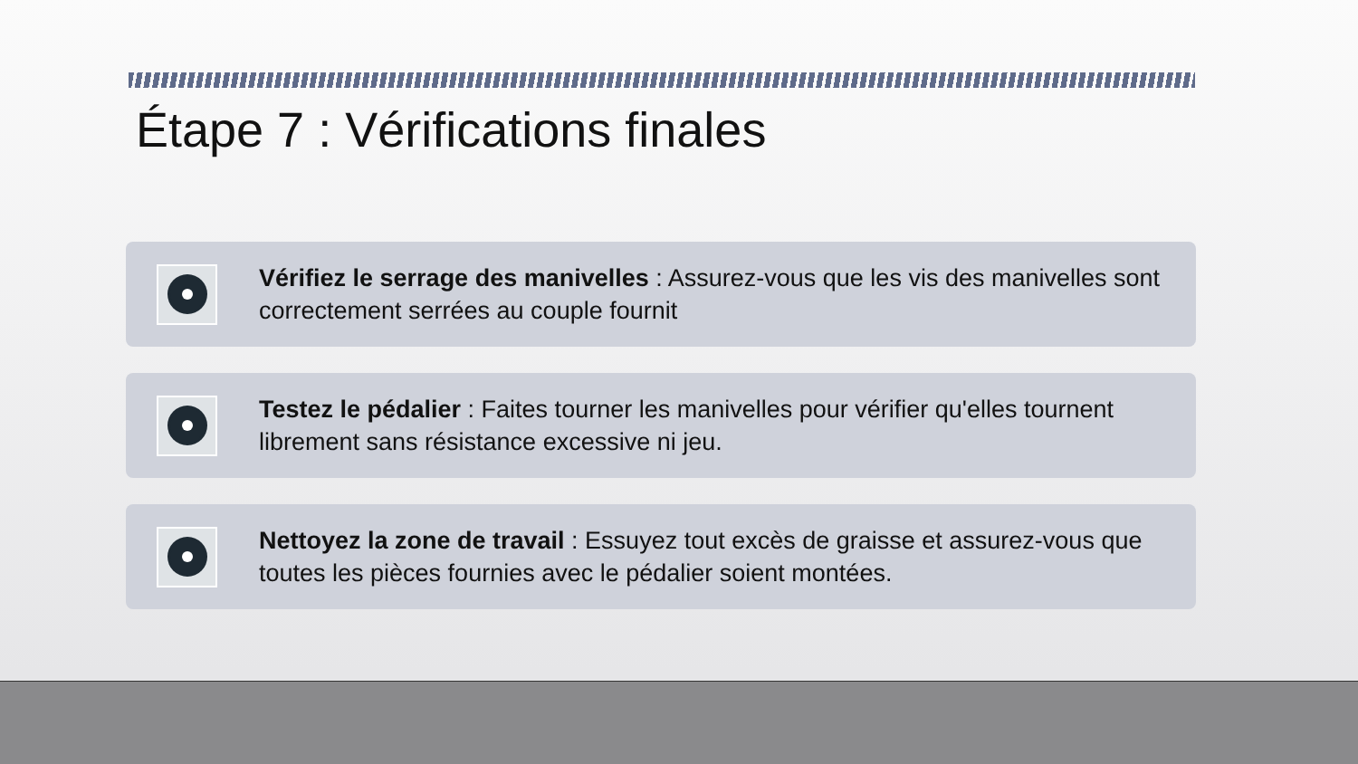Étape 7 : Vérifications finales
Vérifiez le serrage des manivelles : Assurez-vous que les vis des manivelles sont correctement serrées au couple fournit
Testez le pédalier : Faites tourner les manivelles pour vérifier qu'elles tournent librement sans résistance excessive ni jeu.
Nettoyez la zone de travail : Essuyez tout excès de graisse et assurez-vous que toutes les pièces fournies avec le pédalier soient montées.